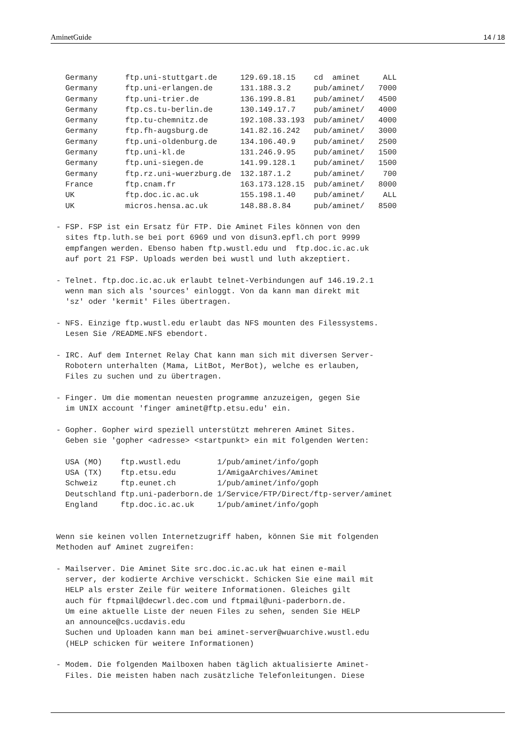AminetGuide 14 / 18
  Germany      ftp.uni-stuttgart.de     129.69.18.15    cd  aminet     ALL
  Germany      ftp.uni-erlangen.de      131.188.3.2     pub/aminet/   7000
  Germany      ftp.uni-trier.de         136.199.8.81    pub/aminet/   4500
  Germany      ftp.cs.tu-berlin.de      130.149.17.7    pub/aminet/   4000
  Germany      ftp.tu-chemnitz.de       192.108.33.193  pub/aminet/   4000
  Germany      ftp.fh-augsburg.de       141.82.16.242   pub/aminet/   3000
  Germany      ftp.uni-oldenburg.de     134.106.40.9    pub/aminet/   2500
  Germany      ftp.uni-kl.de            131.246.9.95    pub/aminet/   1500
  Germany      ftp.uni-siegen.de        141.99.128.1    pub/aminet/   1500
  Germany      ftp.rz.uni-wuerzburg.de  132.187.1.2     pub/aminet/    700
  France       ftp.cnam.fr              163.173.128.15  pub/aminet/   8000
  UK           ftp.doc.ic.ac.uk         155.198.1.40    pub/aminet/    ALL
  UK           micros.hensa.ac.uk       148.88.8.84     pub/aminet/   8500

- FSP. FSP ist ein Ersatz für FTP. Die Aminet Files können von den
  sites ftp.luth.se bei port 6969 und von disun3.epfl.ch port 9999
  empfangen werden. Ebenso haben ftp.wustl.edu und  ftp.doc.ic.ac.uk
  auf port 21 FSP. Uploads werden bei wustl und luth akzeptiert.

- Telnet. ftp.doc.ic.ac.uk erlaubt telnet-Verbindungen auf 146.19.2.1
  wenn man sich als 'sources' einloggt. Von da kann man direkt mit
  'sz' oder 'kermit' Files übertragen.

- NFS. Einzige ftp.wustl.edu erlaubt das NFS mounten des Filessystems.
  Lesen Sie /README.NFS ebendort.

- IRC. Auf dem Internet Relay Chat kann man sich mit diversen Server-
  Robotern unterhalten (Mama, LitBot, MerBot), welche es erlauben,
  Files zu suchen und zu übertragen.

- Finger. Um die momentan neuesten programme anzuzeigen, gegen Sie
  im UNIX account 'finger aminet@ftp.etsu.edu' ein.

- Gopher. Gopher wird speziell unterstützt mehreren Aminet Sites.
  Geben sie 'gopher <adresse> <startpunkt> ein mit folgenden Werten:

  USA (MO)    ftp.wustl.edu        1/pub/aminet/info/goph
  USA (TX)    ftp.etsu.edu         1/AmigaArchives/Aminet
  Schweiz     ftp.eunet.ch         1/pub/aminet/info/goph
  Deutschland ftp.uni-paderborn.de 1/Service/FTP/Direct/ftp-server/aminet
  England     ftp.doc.ic.ac.uk     1/pub/aminet/info/goph


Wenn sie keinen vollen Internetzugriff haben, können Sie mit folgenden
Methoden auf Aminet zugreifen:

- Mailserver. Die Aminet Site src.doc.ic.ac.uk hat einen e-mail
  server, der kodierte Archive verschickt. Schicken Sie eine mail mit
  HELP als erster Zeile für weitere Informationen. Gleiches gilt
  auch für ftpmail@decwrl.dec.com und ftpmail@uni-paderborn.de.
  Um eine aktuelle Liste der neuen Files zu sehen, senden Sie HELP
  an announce@cs.ucdavis.edu
  Suchen und Uploaden kann man bei aminet-server@wuarchive.wustl.edu
  (HELP schicken für weitere Informationen)

- Modem. Die folgenden Mailboxen haben täglich aktualisierte Aminet-
  Files. Die meisten haben nach zusätzliche Telefonleitungen. Diese